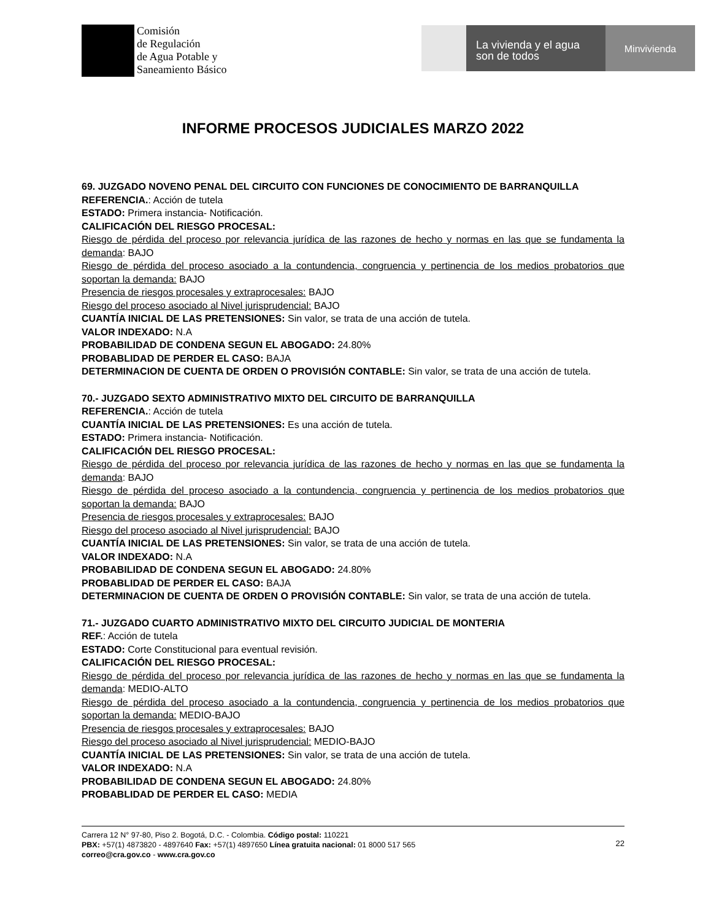Comisión
de Regulación
de Agua Potable y
Saneamiento Básico
La vivienda y el agua
son de todos
Minvivienda
INFORME PROCESOS JUDICIALES MARZO 2022
69. JUZGADO NOVENO PENAL DEL CIRCUITO CON FUNCIONES DE CONOCIMIENTO DE BARRANQUILLA
REFERENCIA.: Acción de tutela
ESTADO: Primera instancia- Notificación.
CALIFICACIÓN DEL RIESGO PROCESAL:
Riesgo de pérdida del proceso por relevancia jurídica de las razones de hecho y normas en las que se fundamenta la demanda: BAJO
Riesgo de pérdida del proceso asociado a la contundencia, congruencia y pertinencia de los medios probatorios que soportan la demanda: BAJO
Presencia de riesgos procesales y extraprocesales: BAJO
Riesgo del proceso asociado al Nivel jurisprudencial: BAJO
CUANTÍA INICIAL DE LAS PRETENSIONES: Sin valor, se trata de una acción de tutela.
VALOR INDEXADO: N.A
PROBABILIDAD DE CONDENA SEGUN EL ABOGADO: 24.80%
PROBABLIDAD DE PERDER EL CASO: BAJA
DETERMINACION DE CUENTA DE ORDEN O PROVISIÓN CONTABLE: Sin valor, se trata de una acción de tutela.
70.- JUZGADO SEXTO ADMINISTRATIVO MIXTO DEL CIRCUITO DE BARRANQUILLA
REFERENCIA.: Acción de tutela
CUANTÍA INICIAL DE LAS PRETENSIONES: Es una acción de tutela.
ESTADO: Primera instancia- Notificación.
CALIFICACIÓN DEL RIESGO PROCESAL:
Riesgo de pérdida del proceso por relevancia jurídica de las razones de hecho y normas en las que se fundamenta la demanda: BAJO
Riesgo de pérdida del proceso asociado a la contundencia, congruencia y pertinencia de los medios probatorios que soportan la demanda: BAJO
Presencia de riesgos procesales y extraprocesales: BAJO
Riesgo del proceso asociado al Nivel jurisprudencial: BAJO
CUANTÍA INICIAL DE LAS PRETENSIONES: Sin valor, se trata de una acción de tutela.
VALOR INDEXADO: N.A
PROBABILIDAD DE CONDENA SEGUN EL ABOGADO: 24.80%
PROBABLIDAD DE PERDER EL CASO: BAJA
DETERMINACION DE CUENTA DE ORDEN O PROVISIÓN CONTABLE: Sin valor, se trata de una acción de tutela.
71.- JUZGADO CUARTO ADMINISTRATIVO MIXTO DEL CIRCUITO JUDICIAL DE MONTERIA
REF.: Acción de tutela
ESTADO: Corte Constitucional para eventual revisión.
CALIFICACIÓN DEL RIESGO PROCESAL:
Riesgo de pérdida del proceso por relevancia jurídica de las razones de hecho y normas en las que se fundamenta la demanda: MEDIO-ALTO
Riesgo de pérdida del proceso asociado a la contundencia, congruencia y pertinencia de los medios probatorios que soportan la demanda: MEDIO-BAJO
Presencia de riesgos procesales y extraprocesales: BAJO
Riesgo del proceso asociado al Nivel jurisprudencial: MEDIO-BAJO
CUANTÍA INICIAL DE LAS PRETENSIONES: Sin valor, se trata de una acción de tutela.
VALOR INDEXADO: N.A
PROBABILIDAD DE CONDENA SEGUN EL ABOGADO: 24.80%
PROBABLIDAD DE PERDER EL CASO: MEDIA
Carrera 12 N° 97-80, Piso 2. Bogotá, D.C. - Colombia. Código postal: 110221
PBX: +57(1) 4873820 - 4897640 Fax: +57(1) 4897650 Línea gratuita nacional: 01 8000 517 565
correo@cra.gov.co - www.cra.gov.co
22